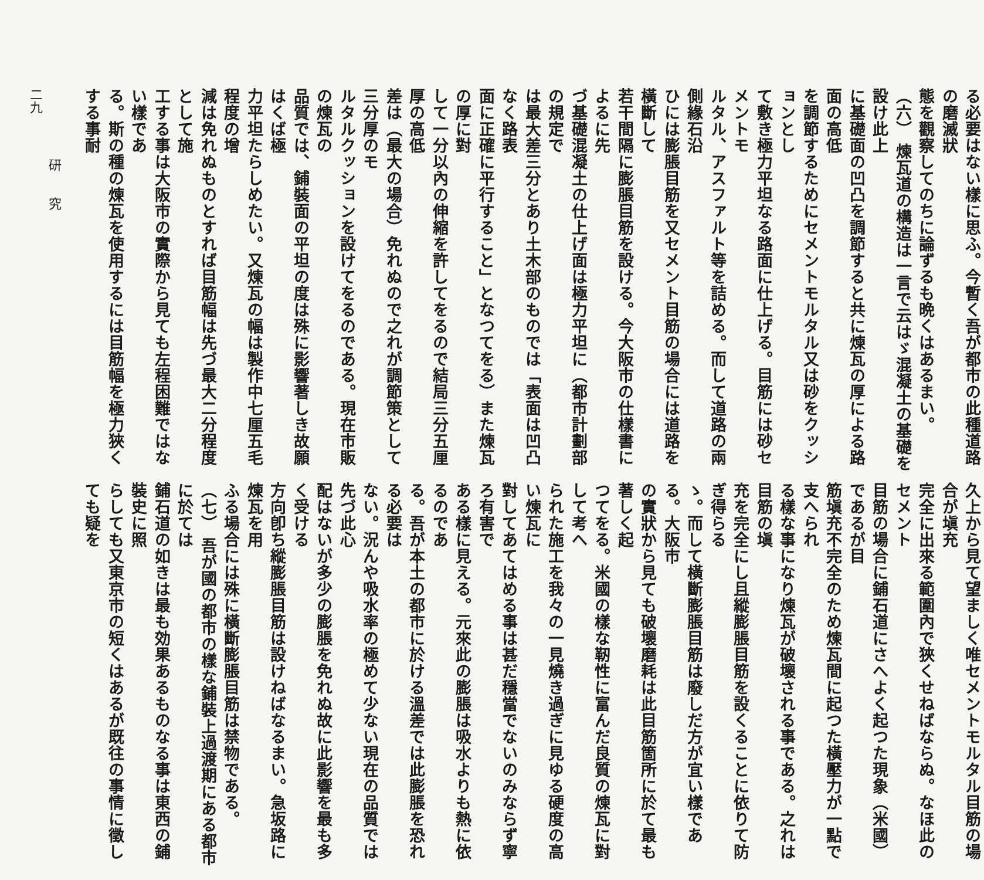る必要はない樣に思ふ。今暫く吾が都市の此種道路の磨滅狀
態を觀察してのちに論ずるも晩くはあるまい。
（六） 煉瓦道の構造は一言で云はゞ混凝土の基礎を設け此上
に基礎面の凹凸を調節すると共に煉瓦の厚による路面の高低
を調節するためにセメントモルタル又は砂をクッションとし
て敷き極力平坦なる路面に仕上げる。目筋には砂セメントモ
ルタル、アスファルト等を詰める。而して道路の兩側緣石沿
ひには膨脹目筋を又セメント目筋の場合には道路を橫斷して
若干間隔に膨脹目筋を設ける。今大阪市の仕樣書によるに先
づ基礎混凝土の仕上げ面は極力平坦に（都市計劃部の規定で
は最大差三分とあり土木部のものでは「表面は凹凸なく路表
面に正確に平行すること」となつてをる）また煉瓦の厚に對
して一分以內の伸縮を許してをるので結局三分五厘厚の高低
差は（最大の場合）免れぬので之れが調節策として三分厚のモ
ルタルクッションを設けてをるのである。現在市販の煉瓦の
品質では、鋪裝面の平坦の度は殊に影響著しき故願はくば極
力平坦たらしめたい。又煉瓦の幅は製作中七厘五毛程度の增
減は免れぬものとすれば目筋幅は先づ最大二分程度として施
工する事は大阪市の實際から見ても左程困難ではない樣であ
る。斯の種の煉瓦を使用するには目筋幅を極力狹くする事耐
久上から見て望ましく唯セメントモルタル目筋の場合が塡充
完全に出來る範圍內で狹くせねばならぬ。なほ此のセメント
目筋の場合に鋪石道にさへよく起つた現象（米國）であるが目
筋塡充不完全のため煉瓦間に起つた橫壓力が一點で支へられ
る樣な事になり煉瓦が破壞される事である。之れは目筋の塡
充を完全にし且縱膨脹目筋を設くることに依りて防ぎ得らる
ゝ。而して橫斷膨脹目筋は廢しだ方が宜い樣である。大阪市
の實狀から見ても破壞磨耗は此目筋箇所に於て最も著しく起
つてをる。米國の樣な靭性に富んだ良質の煉瓦に對して考へ
られた施工を我々の一見燒き過ぎに見ゆる硬度の高い煉瓦に
對してあてはめる事は甚だ穩當でないのみならず寧ろ有害で
ある樣に見える。元來此の膨脹は吸水よりも熱に依るのであ
る。吾が本土の都市に於ける溫差では此膨脹を恐れる必要は
ない。況んや吸水率の極めて少ない現在の品質では先づ此心
配はないが多少の膨脹を免れぬ故に此影響を最も多く受ける
方向卽ち縱膨脹目筋は設けねばなるまい。急坂路に煉瓦を用
ふる場合には殊に橫斷膨脹目筋は禁物である。
（七） 吾が國の都市の樣な鋪裝上過渡期にある都市に於ては
鋪石道の如きは最も効果あるものなる事は東西の鋪裝史に照
らしても又東京市の短くはあるが既往の事情に徵しても疑を
研　　究
二九